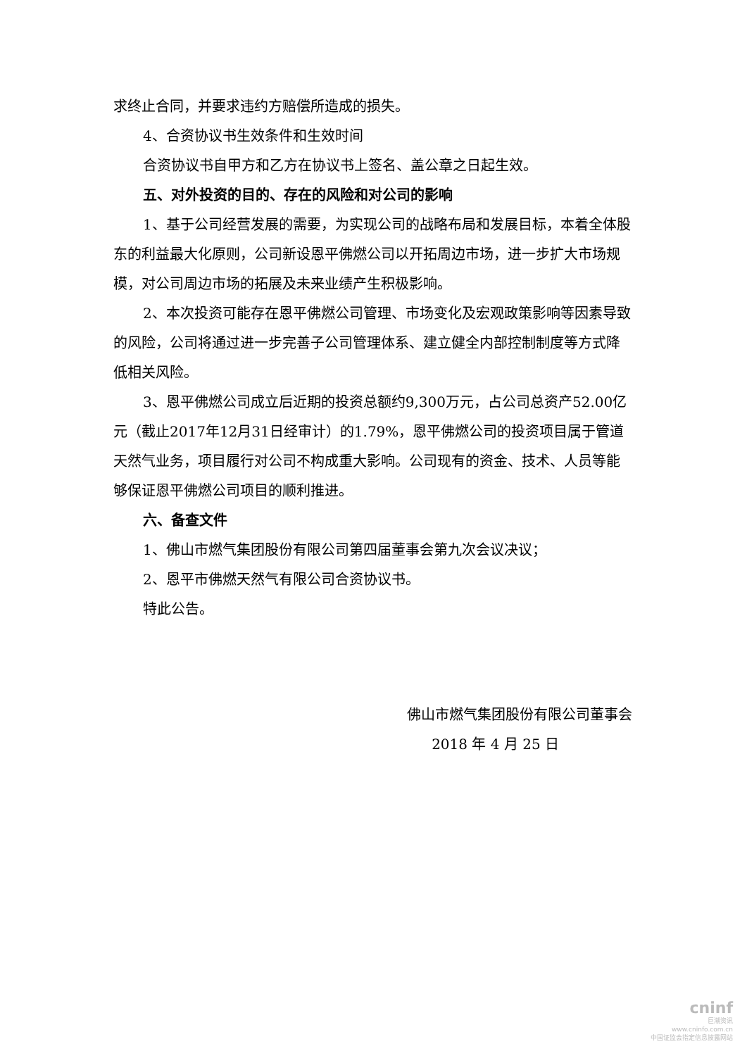求终止合同，并要求违约方赔偿所造成的损失。
4、合资协议书生效条件和生效时间
合资协议书自甲方和乙方在协议书上签名、盖公章之日起生效。
五、对外投资的目的、存在的风险和对公司的影响
1、基于公司经营发展的需要，为实现公司的战略布局和发展目标，本着全体股东的利益最大化原则，公司新设恩平佛燃公司以开拓周边市场，进一步扩大市场规模，对公司周边市场的拓展及未来业绩产生积极影响。
2、本次投资可能存在恩平佛燃公司管理、市场变化及宏观政策影响等因素导致的风险，公司将通过进一步完善子公司管理体系、建立健全内部控制制度等方式降低相关风险。
3、恩平佛燃公司成立后近期的投资总额约9,300万元，占公司总资产52.00亿元（截止2017年12月31日经审计）的1.79%，恩平佛燃公司的投资项目属于管道天然气业务，项目履行对公司不构成重大影响。公司现有的资金、技术、人员等能够保证恩平佛燃公司项目的顺利推进。
六、备查文件
1、佛山市燃气集团股份有限公司第四届董事会第九次会议决议；
2、恩平市佛燃天然气有限公司合资协议书。
特此公告。
佛山市燃气集团股份有限公司董事会
2018 年 4 月 25 日
cninf
巨潮资讯
www.cninfo.com.cn
中国证监会指定信息披露网站